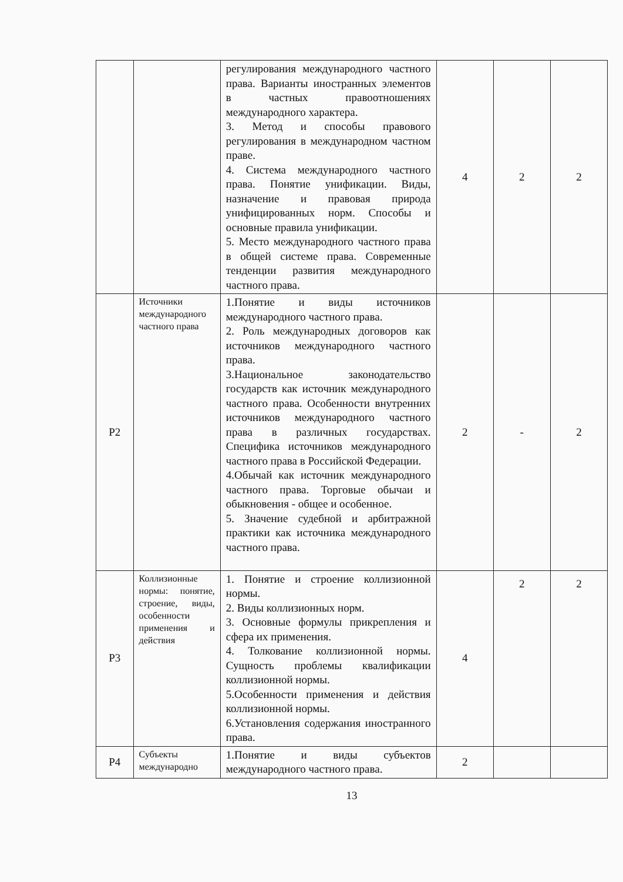| | | регулирования международного частного права. Варианты иностранных элементов в частных правоотношениях международного характера. 3. Метод и способы правового регулирования в международном частном праве. 4. Система международного частного права. Понятие унификации. Виды, назначение и правовая природа унифицированных норм. Способы и основные правила унификации. 5. Место международного частного права в общей системе права. Современные тенденции развития международного частного права. | 4 | 2 | 2 |
| Р2 | Источники международного частного права | 1.Понятие и виды источников международного частного права. 2. Роль международных договоров как источников международного частного права. 3.Национальное законодательство государств как источник международного частного права. Особенности внутренних источников международного частного права в различных государствах. Специфика источников международного частного права в Российской Федерации. 4.Обычай как источник международного частного права. Торговые обычаи и обыкновения - общее и особенное. 5. Значение судебной и арбитражной практики как источника международного частного права. | 2 | - | 2 |
| Р3 | Коллизионные нормы: понятие, строение, виды, особенности применения и действия | 1. Понятие и строение коллизионной нормы. 2. Виды коллизионных норм. 3. Основные формулы прикрепления и сфера их применения. 4. Толкование коллизионной нормы. Сущность проблемы квалификации коллизионной нормы. 5.Особенности применения и действия коллизионной нормы. 6.Установления содержания иностранного права. | 4 | 2 | 2 |
| Р4 | Субъекты международно | 1.Понятие и виды субъектов международного частного права. | 2 | | |
13